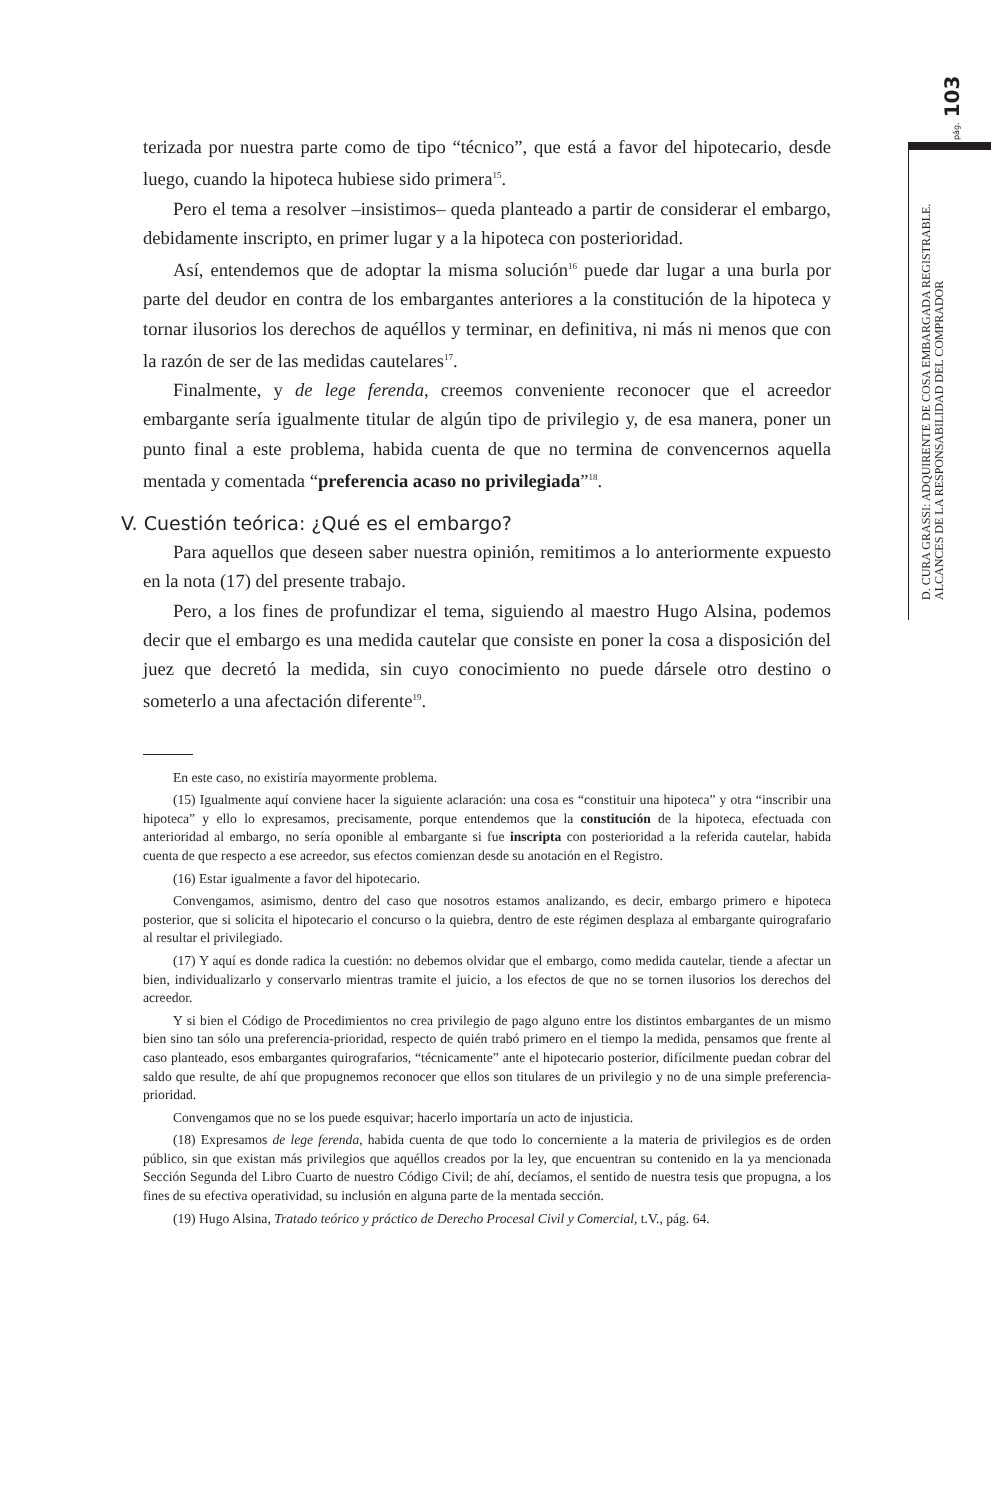pág. 103
D. CURA GRASSI: ADQUIRENTE DE COSA EMBARGADA REGISTRABLE.
ALCANCES DE LA RESPONSABILIDAD DEL COMPRADOR
terizada por nuestra parte como de tipo “técnico”, que está a favor del hipotecario, desde luego, cuando la hipoteca hubiese sido primera<sup>15</sup>.
Pero el tema a resolver –insistimos– queda planteado a partir de considerar el embargo, debidamente inscripto, en primer lugar y a la hipoteca con posterioridad.
Así, entendemos que de adoptar la misma solución<sup>16</sup> puede dar lugar a una burla por parte del deudor en contra de los embargantes anteriores a la constitución de la hipoteca y tornar ilusorios los derechos de aquéllos y terminar, en definitiva, ni más ni menos que con la razón de ser de las medidas cautelares<sup>17</sup>.
Finalmente, y de lege ferenda, creemos conveniente reconocer que el acreedor embargante sería igualmente titular de algún tipo de privilegio y, de esa manera, poner un punto final a este problema, habida cuenta de que no termina de convencernos aquella mentada y comentada “preferencia acaso no privilegiada”<sup>18</sup>.
V. Cuestión teórica: ¿Qué es el embargo?
Para aquellos que deseen saber nuestra opinión, remitimos a lo anteriormente expuesto en la nota (17) del presente trabajo.
Pero, a los fines de profundizar el tema, siguiendo al maestro Hugo Alsina, podemos decir que el embargo es una medida cautelar que consiste en poner la cosa a disposición del juez que decretó la medida, sin cuyo conocimiento no puede dársele otro destino o someterlo a una afectación diferente<sup>19</sup>.
En este caso, no existiría mayormente problema.
(15) Igualmente aquí conviene hacer la siguiente aclaración: una cosa es “constituir una hipoteca” y otra “inscribir una hipoteca” y ello lo expresamos, precisamente, porque entendemos que la constitución de la hipoteca, efectuada con anterioridad al embargo, no sería oponible al embargante si fue inscripta con posterioridad a la referida cautelar, habida cuenta de que respecto a ese acreedor, sus efectos comienzan desde su anotación en el Registro.
(16) Estar igualmente a favor del hipotecario.
Convengamos, asimismo, dentro del caso que nosotros estamos analizando, es decir, embargo primero e hipoteca posterior, que si solicita el hipotecario el concurso o la quiebra, dentro de este régimen desplaza al embargante quirografario al resultar el privilegiado.
(17) Y aquí es donde radica la cuestión: no debemos olvidar que el embargo, como medida cautelar, tiende a afectar un bien, individualizarlo y conservarlo mientras tramite el juicio, a los efectos de que no se tornen ilusorios los derechos del acreedor.
Y si bien el Código de Procedimientos no crea privilegio de pago alguno entre los distintos embargantes de un mismo bien sino tan sólo una preferencia-prioridad, respecto de quién trabó primero en el tiempo la medida, pensamos que frente al caso planteado, esos embargantes quirografarios, “técnicamente” ante el hipotecario posterior, difícilmente puedan cobrar del saldo que resulte, de ahí que propugnemos reconocer que ellos son titulares de un privilegio y no de una simple preferencia-prioridad.
Convengamos que no se los puede esquivar; hacerlo importaría un acto de injusticia.
(18) Expresamos de lege ferenda, habida cuenta de que todo lo concerniente a la materia de privilegios es de orden público, sin que existan más privilegios que aquéllos creados por la ley, que encuentran su contenido en la ya mencionada Sección Segunda del Libro Cuarto de nuestro Código Civil; de ahí, decíamos, el sentido de nuestra tesis que propugna, a los fines de su efectiva operatividad, su inclusión en alguna parte de la mentada sección.
(19) Hugo Alsina, Tratado teórico y práctico de Derecho Procesal Civil y Comercial, t.V., pág. 64.